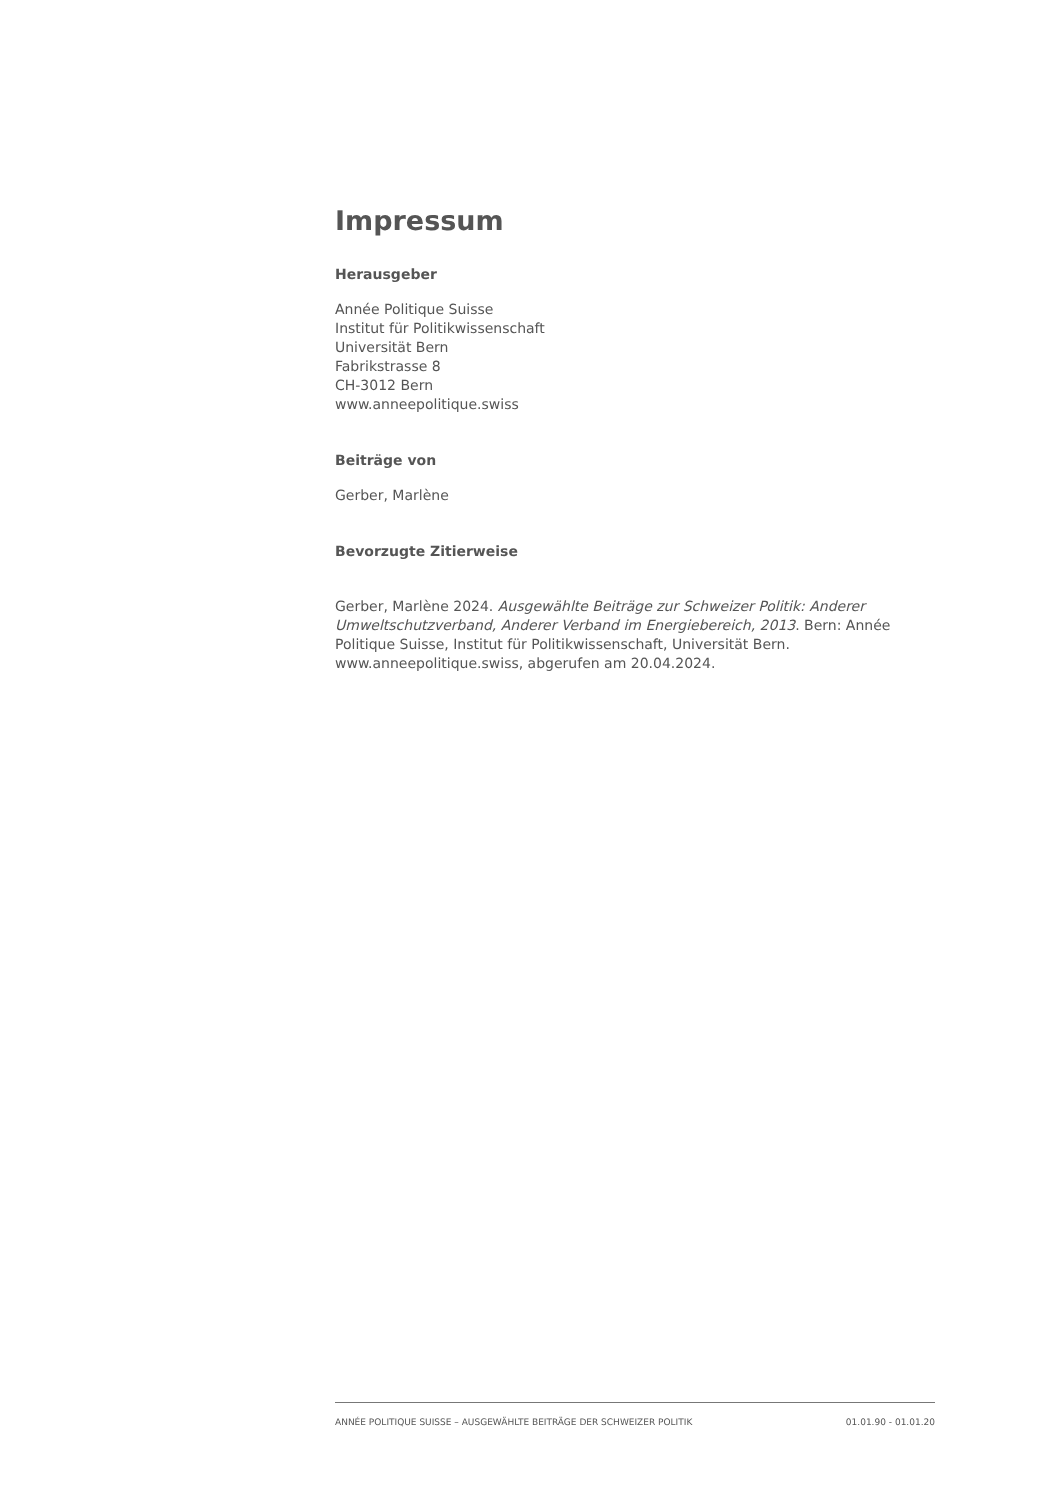Impressum
Herausgeber
Année Politique Suisse
Institut für Politikwissenschaft
Universität Bern
Fabrikstrasse 8
CH-3012 Bern
www.anneepolitique.swiss
Beiträge von
Gerber, Marlène
Bevorzugte Zitierweise
Gerber, Marlène 2024. Ausgewählte Beiträge zur Schweizer Politik: Anderer Umweltschutzverband, Anderer Verband im Energiebereich, 2013. Bern: Année Politique Suisse, Institut für Politikwissenschaft, Universität Bern. www.anneepolitique.swiss, abgerufen am 20.04.2024.
ANNÉE POLITIQUE SUISSE – AUSGEWÄHLTE BEITRÄGE DER SCHWEIZER POLITIK 01.01.90 - 01.01.20